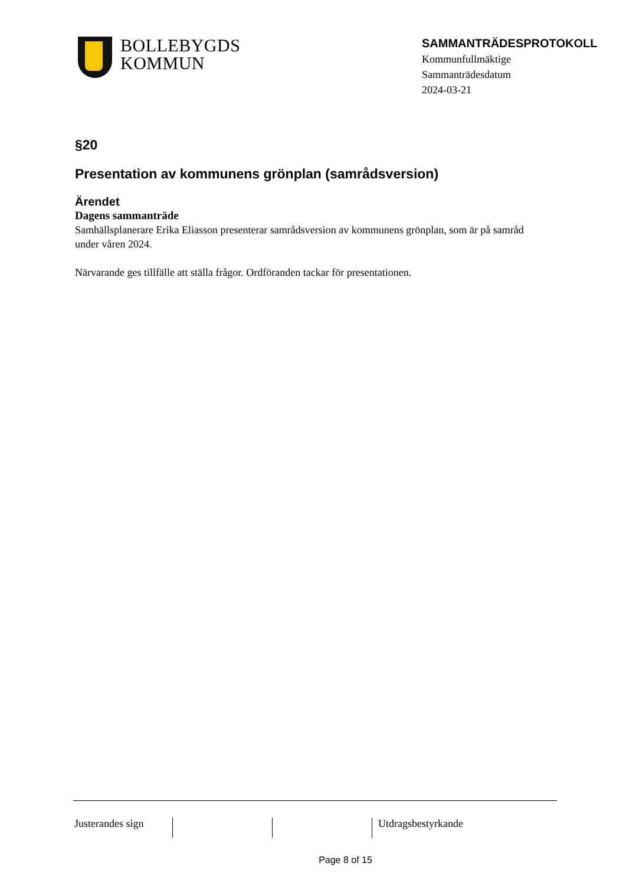BOLLEBYGDS
KOMMUN
SAMMANTRÄDESPROTOKOLL
Kommunfullmäktige
Sammanträdesdatum
2024-03-21
§20
Presentation av kommunens grönplan (samrådsversion)
Ärendet
Dagens sammanträde
Samhällsplanerare Erika Eliasson presenterar samrådsversion av kommunens grönplan, som är på samråd under våren 2024.
Närvarande ges tillfälle att ställa frågor. Ordföranden tackar för presentationen.
Justerandes sign
Utdragsbestyrkande
Page 8 of 15